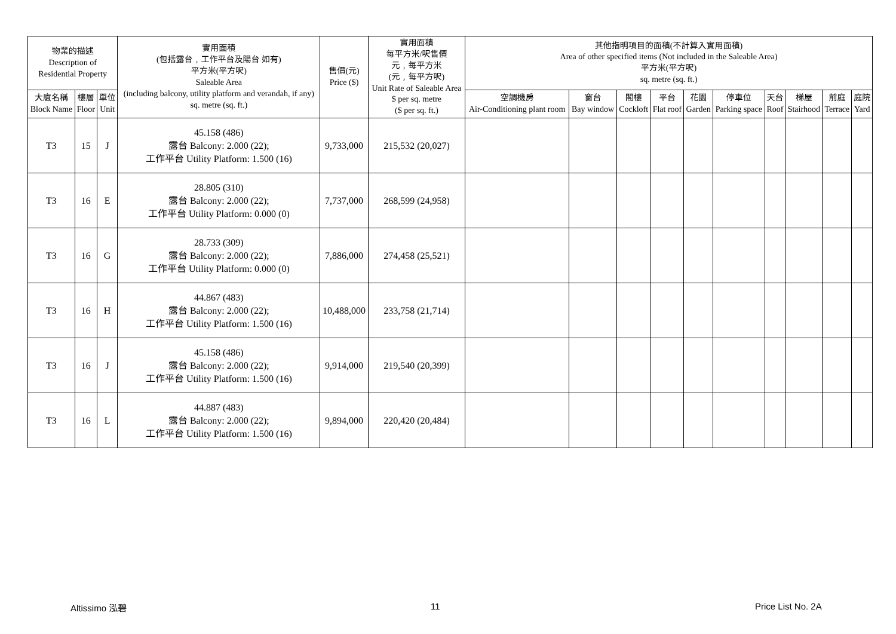| 物業的描述 Description of Residential Property | | | 實用面積 (包括露台﹐工作平台及陽台 如有) 平方米(平方呎) Saleable Area (including balcony, utility platform and verandah, if any) sq. metre (sq. ft.) | 售價(元) Price ($) | 實用面積 每平方米/呎售價 元﹐每平方米 (元﹐每平方呎) Unit Rate of Saleable Area $ per sq. metre ($ per sq. ft.) | 其他指明項目的面積(不計算入實用面積) Area of other specified items (Not included in the Saleable Area) 平方米(平方呎) sq. metre (sq. ft.) | | | | | | | | | |
| --- | --- | --- | --- | --- | --- | --- | --- | --- | --- | --- | --- | --- | --- | --- | --- |
| 大廈名稱 Block Name | 樓層 Floor | 單位 Unit | | | | 空調機房 Air-Conditioning plant room | 窗台 Bay window | 閣樓 Cockloft | 平台 Flat roof | 花園 Garden | 停車位 Parking space | 天台 Roof | 梯屋 Stairhood | 前庭 Terrace | 庭院 Yard |
| T3 | 15 | J | 45.158 (486) 露台 Balcony: 2.000 (22); 工作平台 Utility Platform: 1.500 (16) | 9,733,000 | 215,532 (20,027) | | | | | | | | | | |
| T3 | 16 | E | 28.805 (310) 露台 Balcony: 2.000 (22); 工作平台 Utility Platform: 0.000 (0) | 7,737,000 | 268,599 (24,958) | | | | | | | | | | |
| T3 | 16 | G | 28.733 (309) 露台 Balcony: 2.000 (22); 工作平台 Utility Platform: 0.000 (0) | 7,886,000 | 274,458 (25,521) | | | | | | | | | | |
| T3 | 16 | H | 44.867 (483) 露台 Balcony: 2.000 (22); 工作平台 Utility Platform: 1.500 (16) | 10,488,000 | 233,758 (21,714) | | | | | | | | | | |
| T3 | 16 | J | 45.158 (486) 露台 Balcony: 2.000 (22); 工作平台 Utility Platform: 1.500 (16) | 9,914,000 | 219,540 (20,399) | | | | | | | | | | |
| T3 | 16 | L | 44.887 (483) 露台 Balcony: 2.000 (22); 工作平台 Utility Platform: 1.500 (16) | 9,894,000 | 220,420 (20,484) | | | | | | | | | | |
Altissimo 泓碧 11 Price List No. 2A